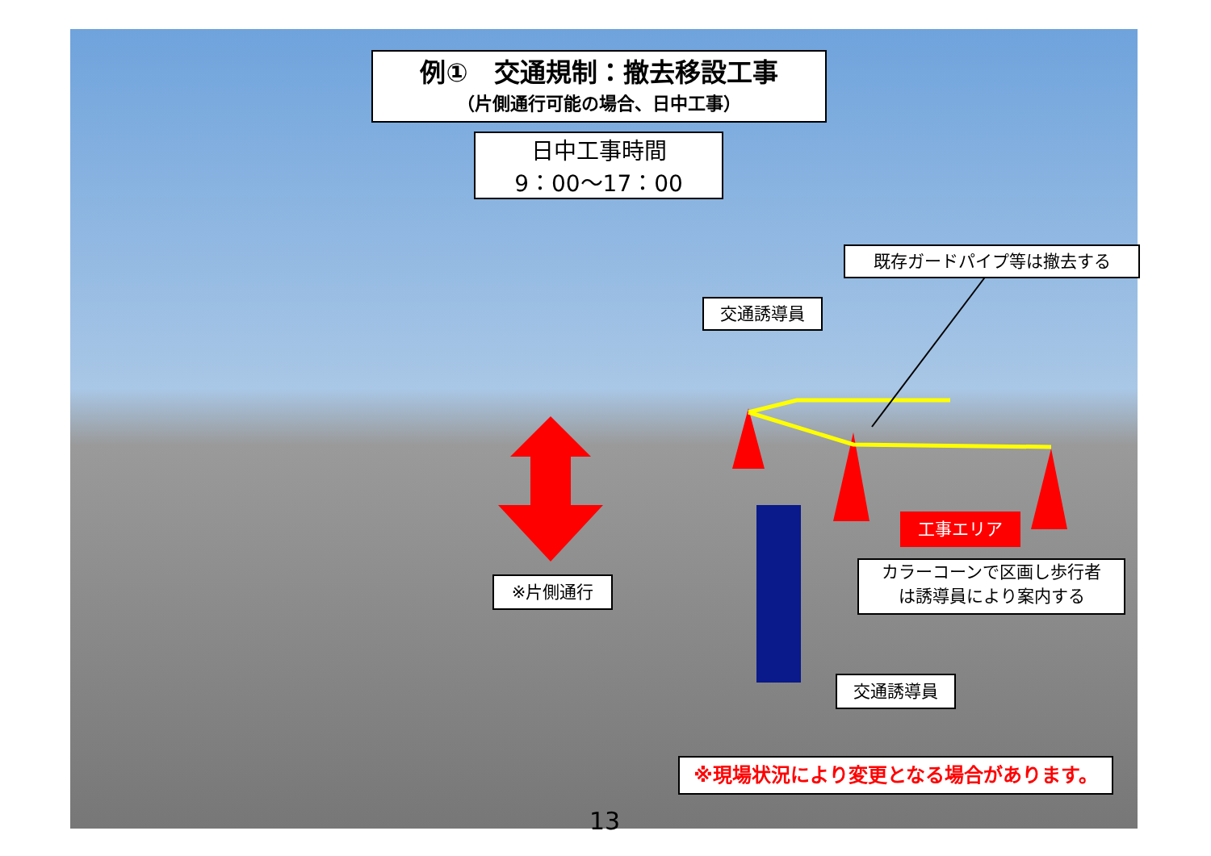例①　交通規制：撤去移設工事
（片側通行可能の場合、日中工事）
日中工事時間
9：00～17：00
既存ガードパイプ等は撤去する
交通誘導員
工事エリア
カラーコーンで区画し歩行者
は誘導員により案内する
※片側通行
交通誘導員
※現場状況により変更となる場合があります。
13